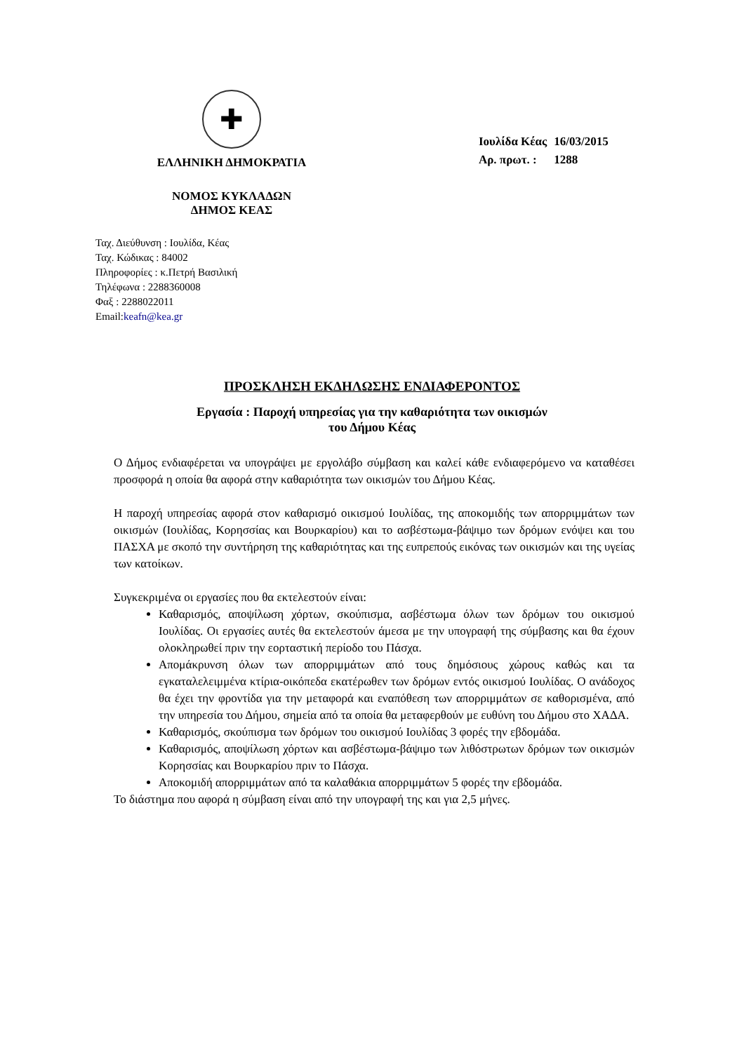✚
ΕΛΛΗΝΙΚΗ ΔΗΜΟΚΡΑΤΙΑ
ΝΟΜΟΣ ΚΥΚΛΑΔΩΝ
ΔΗΜΟΣ ΚΕΑΣ
| Ιουλίδα Κέας | 16/03/2015 |
| Αρ. πρωτ. : | 1288 |
Ταχ. Διεύθυνση : Ιουλίδα, Κέας
Ταχ. Κώδικας : 84002
Πληροφορίες : κ.Πετρή Βασιλική
Τηλέφωνα : 2288360008
Φαξ : 2288022011
Email:keafn@kea.gr
ΠΡΟΣΚΛΗΣΗ ΕΚΔΗΛΩΣΗΣ ΕΝΔΙΑΦΕΡΟΝΤΟΣ
Εργασία : Παροχή υπηρεσίας για την καθαριότητα των οικισμών
του Δήμου Κέας
Ο Δήμος ενδιαφέρεται να υπογράψει με εργολάβο σύμβαση και καλεί κάθε ενδιαφερόμενο να καταθέσει προσφορά η οποία θα αφορά στην καθαριότητα των οικισμών του Δήμου Κέας.
Η παροχή υπηρεσίας αφορά στον καθαρισμό οικισμού Ιουλίδας, της αποκομιδής των απορριμμάτων των οικισμών (Ιουλίδας, Κορησσίας και Βουρκαρίου) και το ασβέστωμα-βάψιμο των δρόμων ενόψει και του ΠΑΣΧΑ με σκοπό την συντήρηση της καθαριότητας και της ευπρεπούς εικόνας των οικισμών και της υγείας των κατοίκων.
Συγκεκριμένα οι εργασίες που θα εκτελεστούν είναι:
Καθαρισμός, αποψίλωση χόρτων, σκούπισμα, ασβέστωμα όλων των δρόμων του οικισμού Ιουλίδας. Οι εργασίες αυτές θα εκτελεστούν άμεσα με την υπογραφή της σύμβασης και θα έχουν ολοκληρωθεί πριν την εορταστική περίοδο του Πάσχα.
Απομάκρυνση όλων των απορριμμάτων από τους δημόσιους χώρους καθώς και τα εγκαταλελειμμένα κτίρια-οικόπεδα εκατέρωθεν των δρόμων εντός οικισμού Ιουλίδας. Ο ανάδοχος θα έχει την φροντίδα για την μεταφορά και εναπόθεση των απορριμμάτων σε καθορισμένα, από την υπηρεσία του Δήμου, σημεία από τα οποία θα μεταφερθούν με ευθύνη του Δήμου στο ΧΑΔΑ.
Καθαρισμός, σκούπισμα των δρόμων του οικισμού Ιουλίδας 3 φορές την εβδομάδα.
Καθαρισμός, αποψίλωση χόρτων και ασβέστωμα-βάψιμο των λιθόστρωτων δρόμων των οικισμών Κορησσίας και Βουρκαρίου πριν το Πάσχα.
Αποκομιδή απορριμμάτων από τα καλαθάκια απορριμμάτων 5 φορές την εβδομάδα.
Το διάστημα που αφορά η σύμβαση είναι από την υπογραφή της και για 2,5 μήνες.